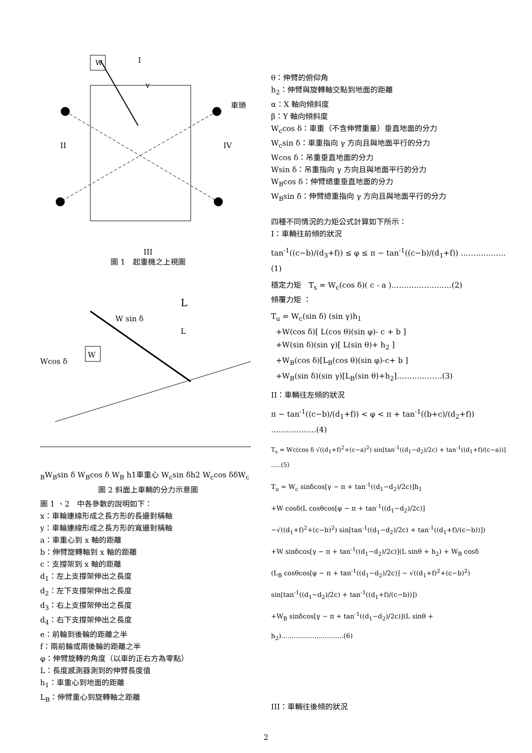W
I
II
IV
v
車頭
III
圖 1　起重機之上視圖
W
L
Wcos δ
W sin δ
LB
WBsin δ
WBcos δ WB
h1
車重心
Wcsin δ
h2
Wccos δ
δ
Wc
圖 2 斜面上車輛的分力示意圖
圖 1 、2　中各參數的說明如下：
x：車輪連線形成之長方形的長邊對稱軸
y：車輪連線形成之長方形的寬邊對稱軸
a：車重心到 x 軸的距離
b：伸臂旋轉軸到 x 軸的距離
c：支撐架到 x 軸的距離
d<sub>1</sub>：左上支撐架伸出之長度
d<sub>2</sub>：左下支撐架伸出之長度
d<sub>3</sub>：右上支撐架伸出之長度
d<sub>4</sub>：右下支撐架伸出之長度
e：前輪到後輪的距離之半
f：兩前輪或兩後輪的距離之半
φ：伸臂旋轉的角度（以車的正右方為零點）
L：長度感測器測到的伸臂長度值
h<sub>1</sub>：車重心到地面的距離
L<sub>B</sub>：伸臂重心到旋轉軸之距離
θ：伸臂的俯仰角
h<sub>2</sub>：伸臂與旋轉軸交點到地面的距離
α：X 軸向傾斜度
β：Y 軸向傾斜度
W<sub>c</sub>cos δ：車重（不含伸臂重量）垂直地面的分力
W<sub>c</sub>sin δ：車重指向 γ 方向且與地面平行的分力
Wcos δ：吊重垂直地面的分力
Wsin δ：吊重指向 γ 方向且與地面平行的分力
W<sub>B</sub>cos δ：伸臂總重垂直地面的分力
W<sub>B</sub>sin δ：伸臂總重指向 γ 方向且與地面平行的分力
四種不同情況的力矩公式計算如下所示：
I：車輛往前傾的狀況
tan<sup>-1</sup>((c−b)/(d<sub>3</sub>+f)) ≤ φ ≤ π − tan<sup>-1</sup>((c−b)/(d<sub>1</sub>+f)) ………………(1)
穩定力矩　T<sub>s</sub> = W<sub>c</sub>(cos δ)( c - a )……………………(2)
傾覆力矩 ：
T<sub>u</sub> = W<sub>c</sub>(sin δ) (sin γ)h<sub>1</sub>
+W(cos δ)[ L(cos θ)(sin φ)- c + b ]
+W(sin δ)(sin γ)[ L(sin θ)+ h<sub>2</sub> ]
+W<sub>B</sub>(cos δ)[L<sub>B</sub>(cos θ)(sin φ)-c+ b ]
+W<sub>B</sub>(sin δ)(sin γ)[L<sub>B</sub>(sin θ)+h<sub>2</sub>]………………(3)
II：車輛往左傾的狀況
π − tan<sup>-1</sup>((c−b)/(d<sub>1</sub>+f)) < φ < π + tan<sup>-1</sup>((b+c)/(d<sub>2</sub>+f)) ………………(4)
T<sub>s</sub> = Wc(cos δ √((d<sub>1</sub>+f)<sup>2</sup>+(c−a)<sup>2</sup>) sin[tan<sup>-1</sup>((d<sub>1</sub>−d<sub>2</sub>)/2c) + tan<sup>-1</sup>((d<sub>1</sub>+f)/(c−a))] …..(5)
T<sub>u</sub> = W<sub>c</sub> sinδcos[γ − π + tan<sup>-1</sup>((d<sub>1</sub>−d<sub>2</sub>)/2c)]h<sub>1</sub>
+W cosδ(L cosθcos[φ − π + tan<sup>-1</sup>((d<sub>1</sub>−d<sub>2</sub>)/2c)]
−√((d<sub>1</sub>+f)<sup>2</sup>+(c−b)<sup>2</sup>) sin[tan<sup>-1</sup>((d<sub>1</sub>−d<sub>2</sub>)/2c) + tan<sup>-1</sup>((d<sub>1</sub>+f)/(c−b))])
+W sinδcos[γ − π + tan<sup>-1</sup>((d<sub>1</sub>−d<sub>2</sub>)/2c)](L sinθ + h<sub>2</sub>) + W<sub>B</sub> cosδ
(L<sub>B</sub> cosθcos[φ − π + tan<sup>-1</sup>((d<sub>1</sub>−d<sub>2</sub>)/2c)] − √((d<sub>1</sub>+f)<sup>2</sup>+(c−b)<sup>2</sup>)
sin[tan<sup>-1</sup>((d<sub>1</sub>−d<sub>2</sub>)/2c) + tan<sup>-1</sup>((d<sub>1</sub>+f)/(c−b))])
+W<sub>B</sub> sinδcos[γ − π + tan<sup>-1</sup>((d<sub>1</sub>−d<sub>2</sub>)/2c)](L sinθ + h<sub>2</sub>)..............................(6)
III：車輛往後傾的狀況
2